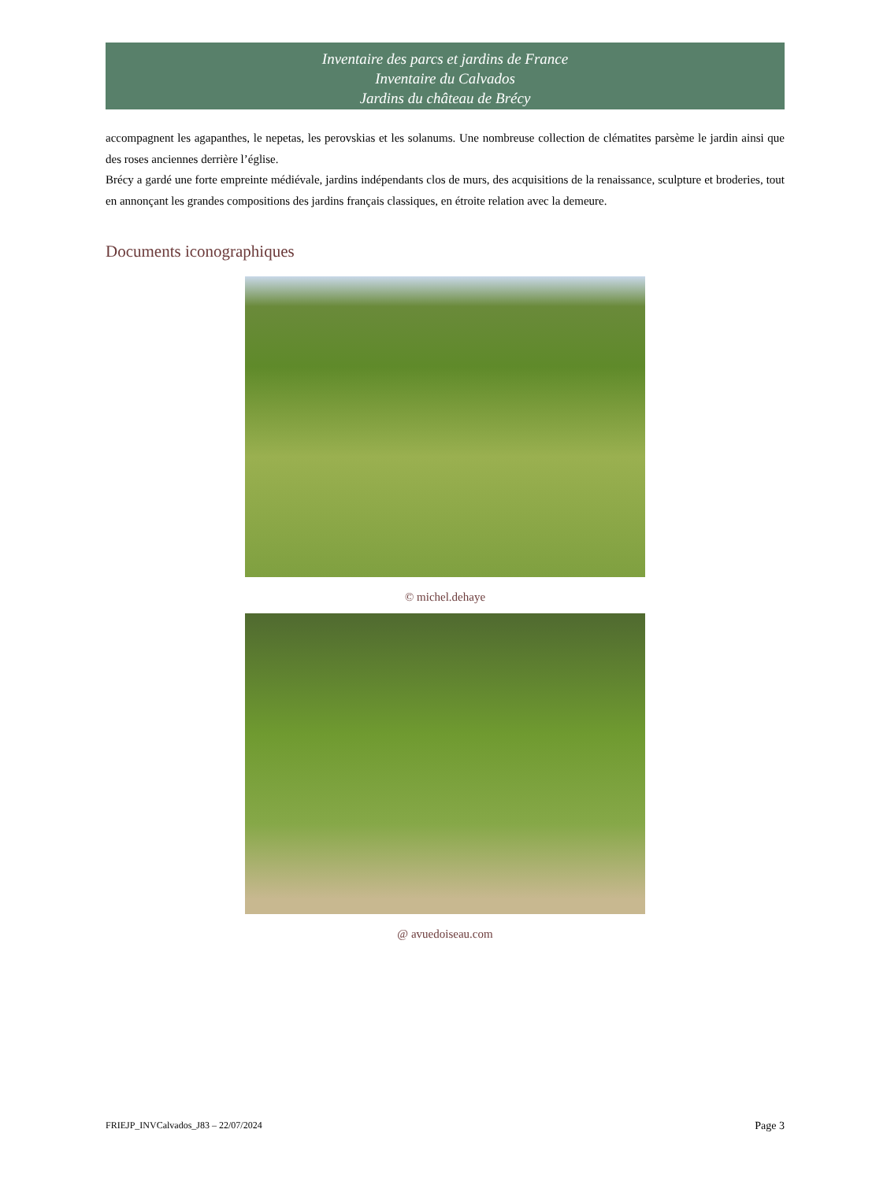Inventaire des parcs et jardins de France
Inventaire du Calvados
Jardins du château de Brécy
accompagnent les agapanthes, le nepetas, les perovskias et les solanums. Une nombreuse collection de clématites parsème le jardin ainsi que des roses anciennes derrière l’église.
Brécy a gardé une forte empreinte médiévale, jardins indépendants clos de murs, des acquisitions de la renaissance, sculpture et broderies, tout en annonçant les grandes compositions des jardins français classiques, en étroite relation avec la demeure.
Documents iconographiques
© michel.dehaye
@ avuedoiseau.com
FRIEJP_INVCalvados_J83 – 22/07/2024 Page 3